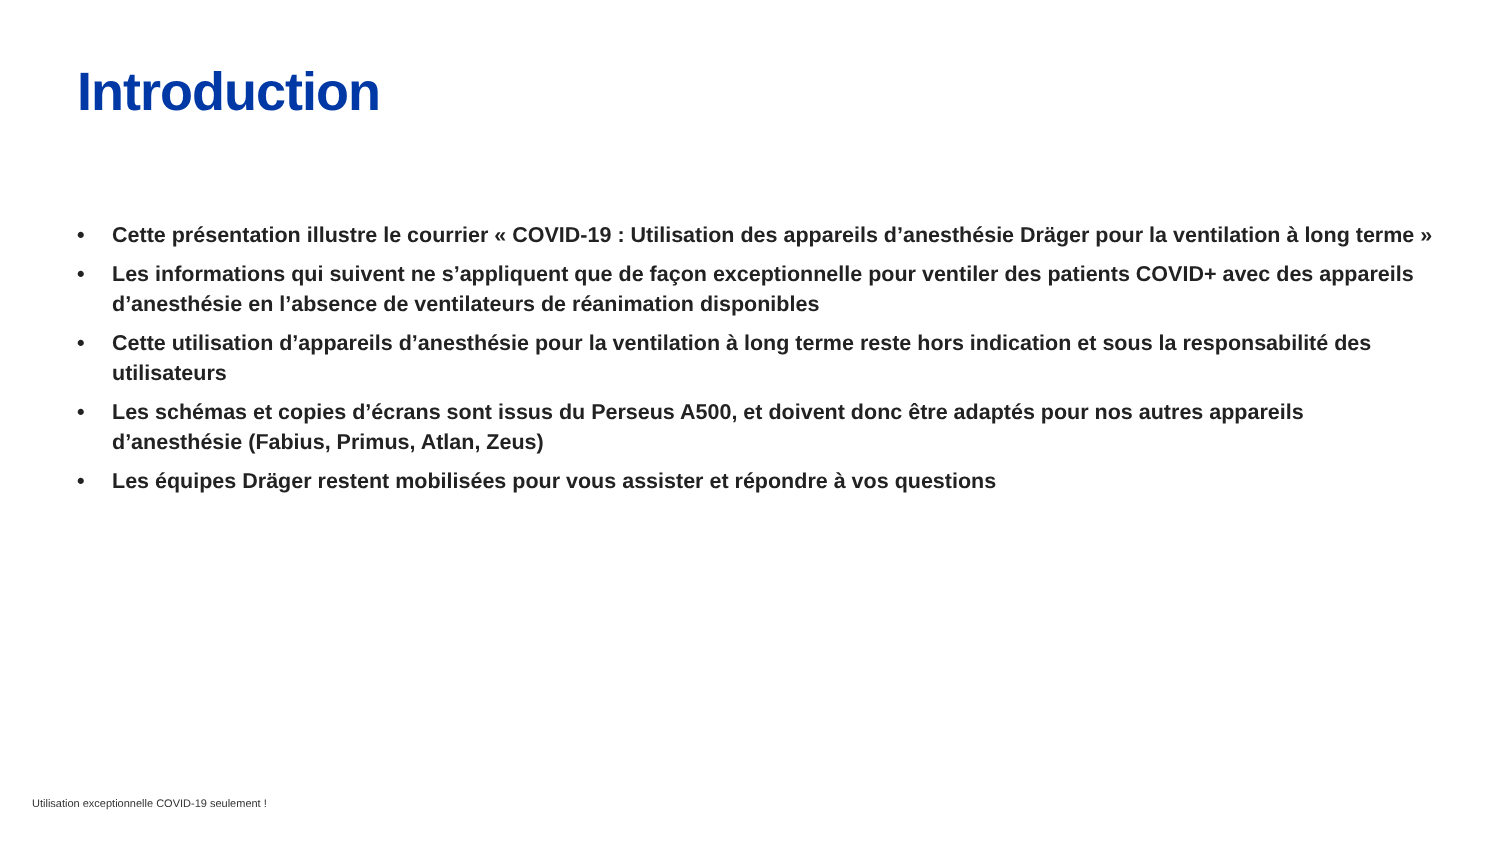Introduction
• Cette présentation illustre le courrier « COVID-19 : Utilisation des appareils d’anesthésie Dräger pour la ventilation à long terme »
• Les informations qui suivent ne s’appliquent que de façon exceptionnelle pour ventiler des patients COVID+ avec des appareils d’anesthésie en l’absence de ventilateurs de réanimation disponibles
• Cette utilisation d’appareils d’anesthésie pour la ventilation à long terme reste hors indication et sous la responsabilité des utilisateurs
• Les schémas et copies d’écrans sont issus du Perseus A500, et doivent donc être adaptés pour nos autres appareils d’anesthésie (Fabius, Primus, Atlan, Zeus)
• Les équipes Dräger restent mobilisées pour vous assister et répondre à vos questions
Utilisation exceptionnelle COVID-19 seulement !